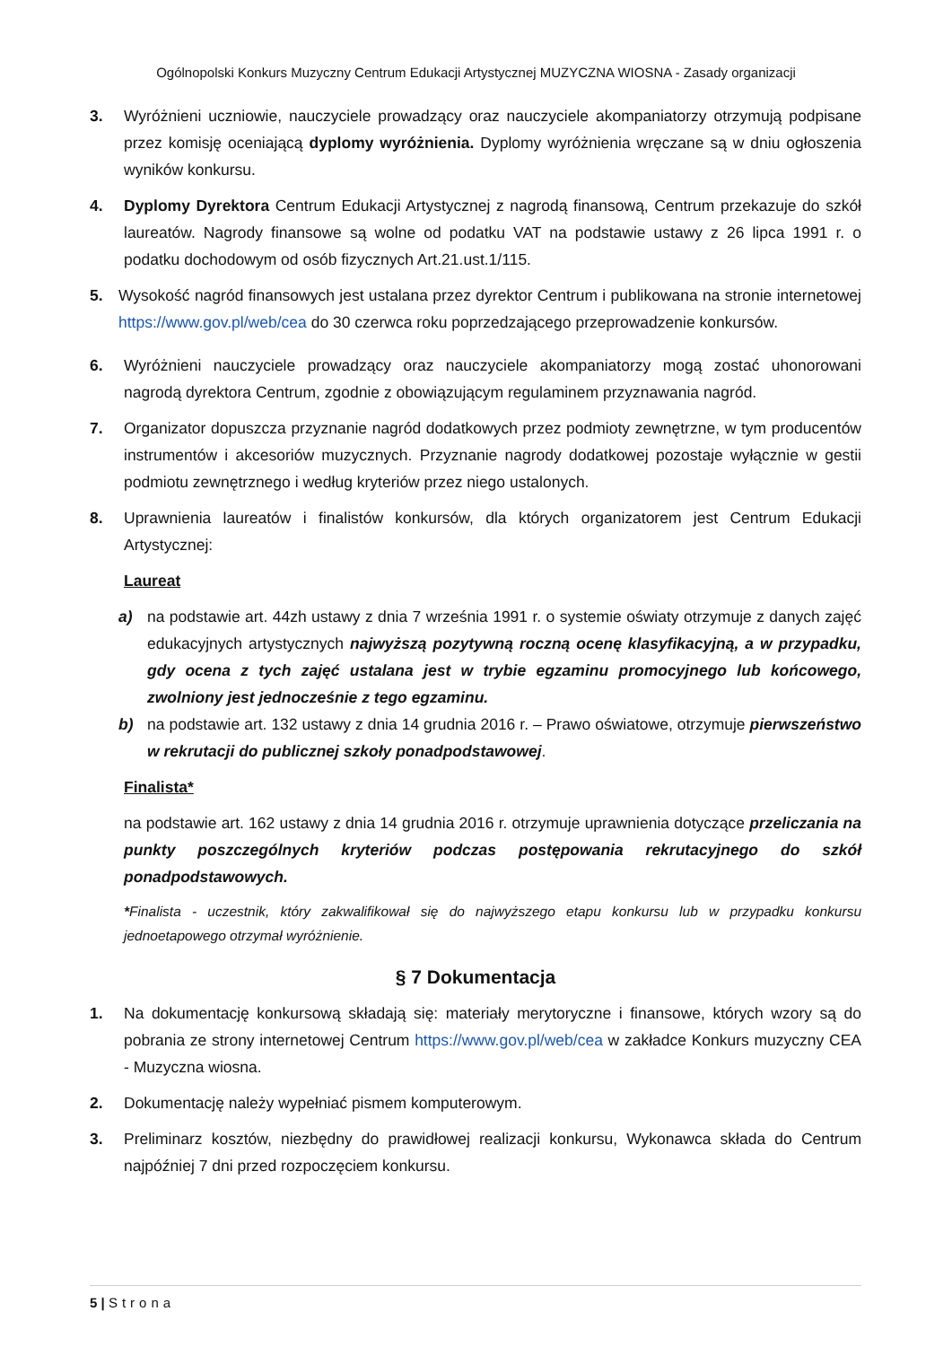Ogólnopolski Konkurs Muzyczny Centrum Edukacji Artystycznej MUZYCZNA WIOSNA - Zasady organizacji
3. Wyróżnieni uczniowie, nauczyciele prowadzący oraz nauczyciele akompaniatorzy otrzymują podpisane przez komisję oceniającą dyplomy wyróżnienia. Dyplomy wyróżnienia wręczane są w dniu ogłoszenia wyników konkursu.
4. Dyplomy Dyrektora Centrum Edukacji Artystycznej z nagrodą finansową, Centrum przekazuje do szkół laureatów. Nagrody finansowe są wolne od podatku VAT na podstawie ustawy z 26 lipca 1991 r. o podatku dochodowym od osób fizycznych Art.21.ust.1/115.
5. Wysokość nagród finansowych jest ustalana przez dyrektor Centrum i publikowana na stronie internetowej https://www.gov.pl/web/cea do 30 czerwca roku poprzedzającego przeprowadzenie konkursów.
6. Wyróżnieni nauczyciele prowadzący oraz nauczyciele akompaniatorzy mogą zostać uhonorowani nagrodą dyrektora Centrum, zgodnie z obowiązującym regulaminem przyznawania nagród.
7. Organizator dopuszcza przyznanie nagród dodatkowych przez podmioty zewnętrzne, w tym producentów instrumentów i akcesoriów muzycznych. Przyznanie nagrody dodatkowej pozostaje wyłącznie w gestii podmiotu zewnętrznego i według kryteriów przez niego ustalonych.
8. Uprawnienia laureatów i finalistów konkursów, dla których organizatorem jest Centrum Edukacji Artystycznej:
Laureat
a) na podstawie art. 44zh ustawy z dnia 7 września 1991 r. o systemie oświaty otrzymuje z danych zajęć edukacyjnych artystycznych najwyższą pozytywną roczną ocenę klasyfikacyjną, a w przypadku, gdy ocena z tych zajęć ustalana jest w trybie egzaminu promocyjnego lub końcowego, zwolniony jest jednocześnie z tego egzaminu.
b) na podstawie art. 132 ustawy z dnia 14 grudnia 2016 r. – Prawo oświatowe, otrzymuje pierwszeństwo w rekrutacji do publicznej szkoły ponadpodstawowej.
Finalista*
na podstawie art. 162 ustawy z dnia 14 grudnia 2016 r. otrzymuje uprawnienia dotyczące przeliczania na punkty poszczególnych kryteriów podczas postępowania rekrutacyjnego do szkół ponadpodstawowych.
*Finalista - uczestnik, który zakwalifikował się do najwyższego etapu konkursu lub w przypadku konkursu jednoetapowego otrzymał wyróżnienie.
§ 7 Dokumentacja
1. Na dokumentację konkursową składają się: materiały merytoryczne i finansowe, których wzory są do pobrania ze strony internetowej Centrum https://www.gov.pl/web/cea w zakładce Konkurs muzyczny CEA - Muzyczna wiosna.
2. Dokumentację należy wypełniać pismem komputerowym.
3. Preliminarz kosztów, niezbędny do prawidłowej realizacji konkursu, Wykonawca składa do Centrum najpóźniej 7 dni przed rozpoczęciem konkursu.
5 | Strona